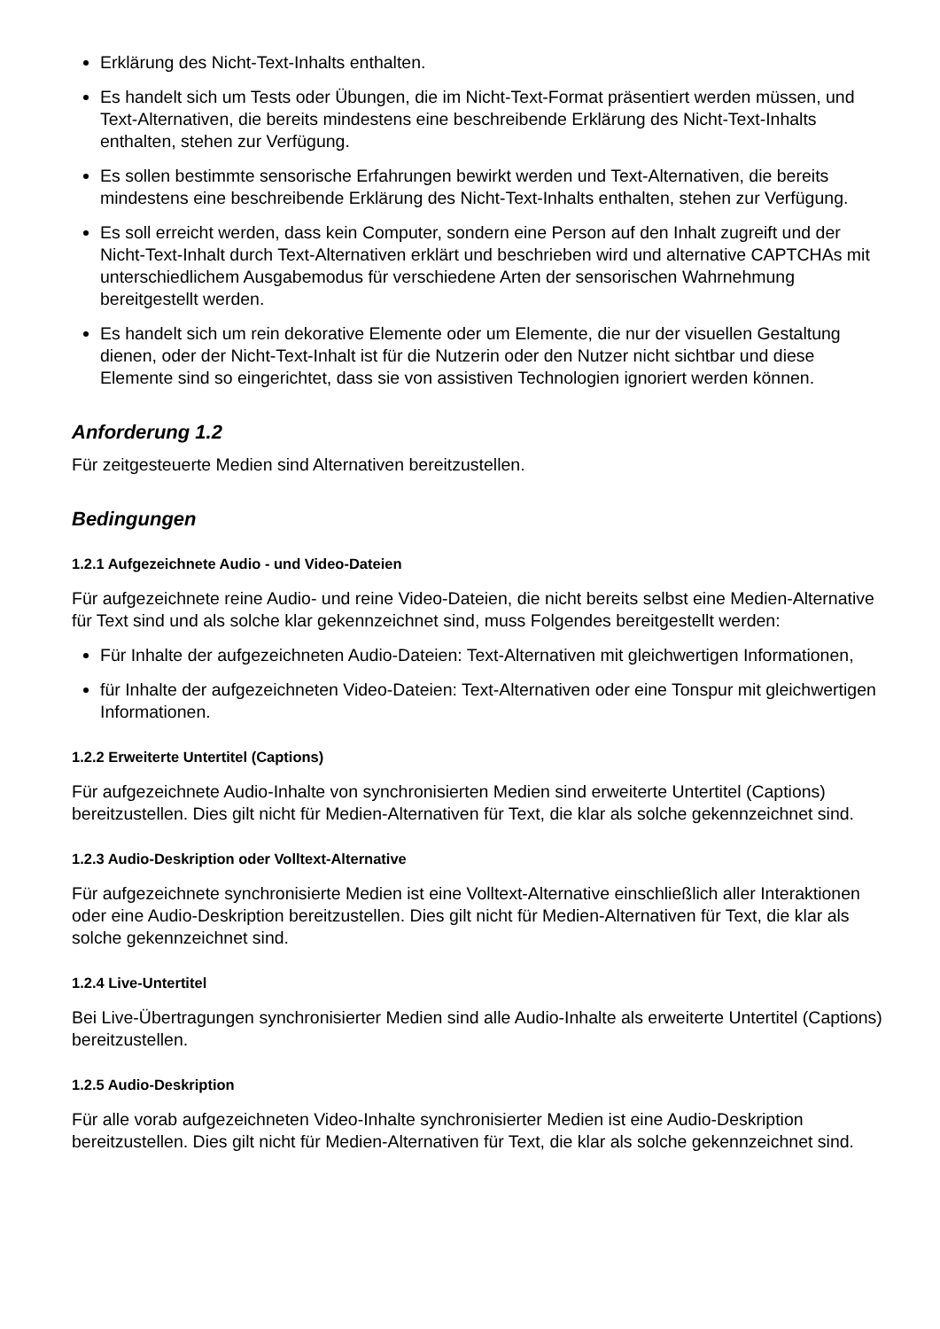Erklärung des Nicht-Text-Inhalts enthalten.
Es handelt sich um Tests oder Übungen, die im Nicht-Text-Format präsentiert werden müssen, und Text-Alternativen, die bereits mindestens eine beschreibende Erklärung des Nicht-Text-Inhalts enthalten, stehen zur Verfügung.
Es sollen bestimmte sensorische Erfahrungen bewirkt werden und Text-Alternativen, die bereits mindestens eine beschreibende Erklärung des Nicht-Text-Inhalts enthalten, stehen zur Verfügung.
Es soll erreicht werden, dass kein Computer, sondern eine Person auf den Inhalt zugreift und der Nicht-Text-Inhalt durch Text-Alternativen erklärt und beschrieben wird und alternative CAPTCHAs mit unterschiedlichem Ausgabemodus für verschiedene Arten der sensorischen Wahrnehmung bereitgestellt werden.
Es handelt sich um rein dekorative Elemente oder um Elemente, die nur der visuellen Gestaltung dienen, oder der Nicht-Text-Inhalt ist für die Nutzerin oder den Nutzer nicht sichtbar und diese Elemente sind so eingerichtet, dass sie von assistiven Technologien ignoriert werden können.
Anforderung 1.2
Für zeitgesteuerte Medien sind Alternativen bereitzustellen.
Bedingungen
1.2.1 Aufgezeichnete Audio - und Video-Dateien
Für aufgezeichnete reine Audio- und reine Video-Dateien, die nicht bereits selbst eine Medien-Alternative für Text sind und als solche klar gekennzeichnet sind, muss Folgendes bereitgestellt werden:
Für Inhalte der aufgezeichneten Audio-Dateien: Text-Alternativen mit gleichwertigen Informationen,
für Inhalte der aufgezeichneten Video-Dateien: Text-Alternativen oder eine Tonspur mit gleichwertigen Informationen.
1.2.2 Erweiterte Untertitel (Captions)
Für aufgezeichnete Audio-Inhalte von synchronisierten Medien sind erweiterte Untertitel (Captions) bereitzustellen. Dies gilt nicht für Medien-Alternativen für Text, die klar als solche gekennzeichnet sind.
1.2.3 Audio-Deskription oder Volltext-Alternative
Für aufgezeichnete synchronisierte Medien ist eine Volltext-Alternative einschließlich aller Interaktionen oder eine Audio-Deskription bereitzustellen. Dies gilt nicht für Medien-Alternativen für Text, die klar als solche gekennzeichnet sind.
1.2.4 Live-Untertitel
Bei Live-Übertragungen synchronisierter Medien sind alle Audio-Inhalte als erweiterte Untertitel (Captions) bereitzustellen.
1.2.5 Audio-Deskription
Für alle vorab aufgezeichneten Video-Inhalte synchronisierter Medien ist eine Audio-Deskription bereitzustellen. Dies gilt nicht für Medien-Alternativen für Text, die klar als solche gekennzeichnet sind.